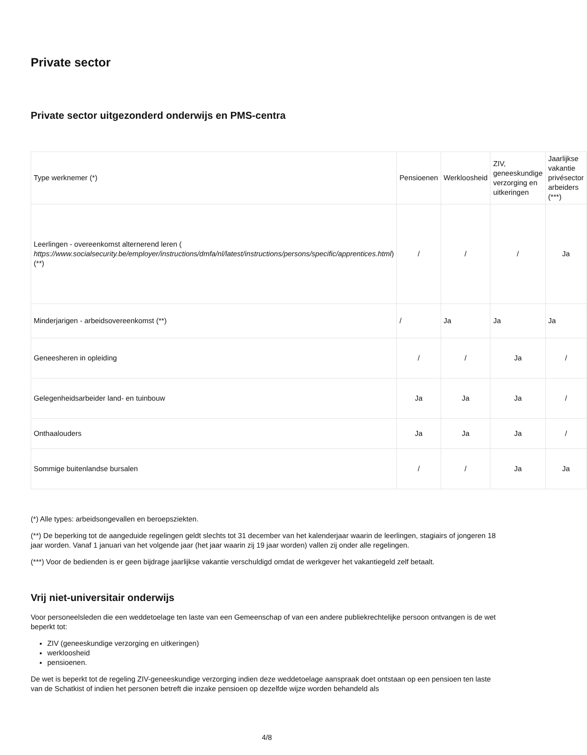Private sector
Private sector uitgezonderd onderwijs en PMS-centra
| Type werknemer (*) | Pensioenen | Werkloosheid | ZIV, geneeskundige verzorging en uitkeringen | Jaarlijkse vakantie privésector arbeiders (***) |
| Leerlingen - overeenkomst alternerend leren ( https://www.socialsecurity.be/employer/instructions/dmfa/nl/latest/instructions/persons/specific/apprentices.html )(**) | / | / | / | Ja |
| Minderjarigen - arbeidsovereenkomst (**) | / | Ja | Ja | Ja |
| Geneesheren in opleiding | / | / | Ja | / |
| Gelegenheidsarbeider land- en tuinbouw | Ja | Ja | Ja | / |
| Onthaalouders | Ja | Ja | Ja | / |
| Sommige buitenlandse bursalen | / | / | Ja | Ja |
(*) Alle types: arbeidsongevallen en beroepsziekten.
(**) De beperking tot de aangeduide regelingen geldt slechts tot 31 december van het kalenderjaar waarin de leerlingen, stagiairs of jongeren 18 jaar worden. Vanaf 1 januari van het volgende jaar (het jaar waarin zij 19 jaar worden) vallen zij onder alle regelingen.
(***) Voor de bedienden is er geen bijdrage jaarlijkse vakantie verschuldigd omdat de werkgever het vakantiegeld zelf betaalt.
Vrij niet-universitair onderwijs
Voor personeelsleden die een weddetoelage ten laste van een Gemeenschap of van een andere publiekrechtelijke persoon ontvangen is de wet beperkt tot:
ZIV (geneeskundige verzorging en uitkeringen)
werkloosheid
pensioenen.
De wet is beperkt tot de regeling ZIV-geneeskundige verzorging indien deze weddetoelage aanspraak doet ontstaan op een pensioen ten laste van de Schatkist of indien het personen betreft die inzake pensioen op dezelfde wijze worden behandeld als
4/8